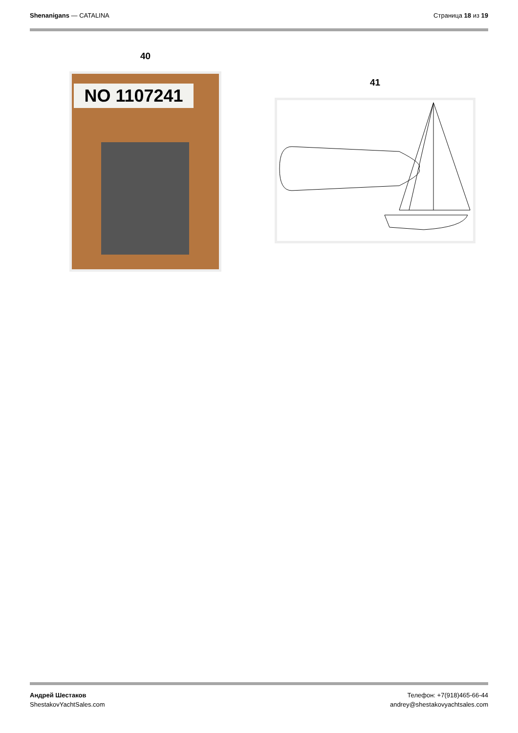Shenanigans — CATALINA Страница 18 из 19
40
NO 1107241
41
Андрей Шестаков
ShestakovYachtSales.com
Телефон: +7(918)465-66-44
andrey@shestakovyachtsales.com